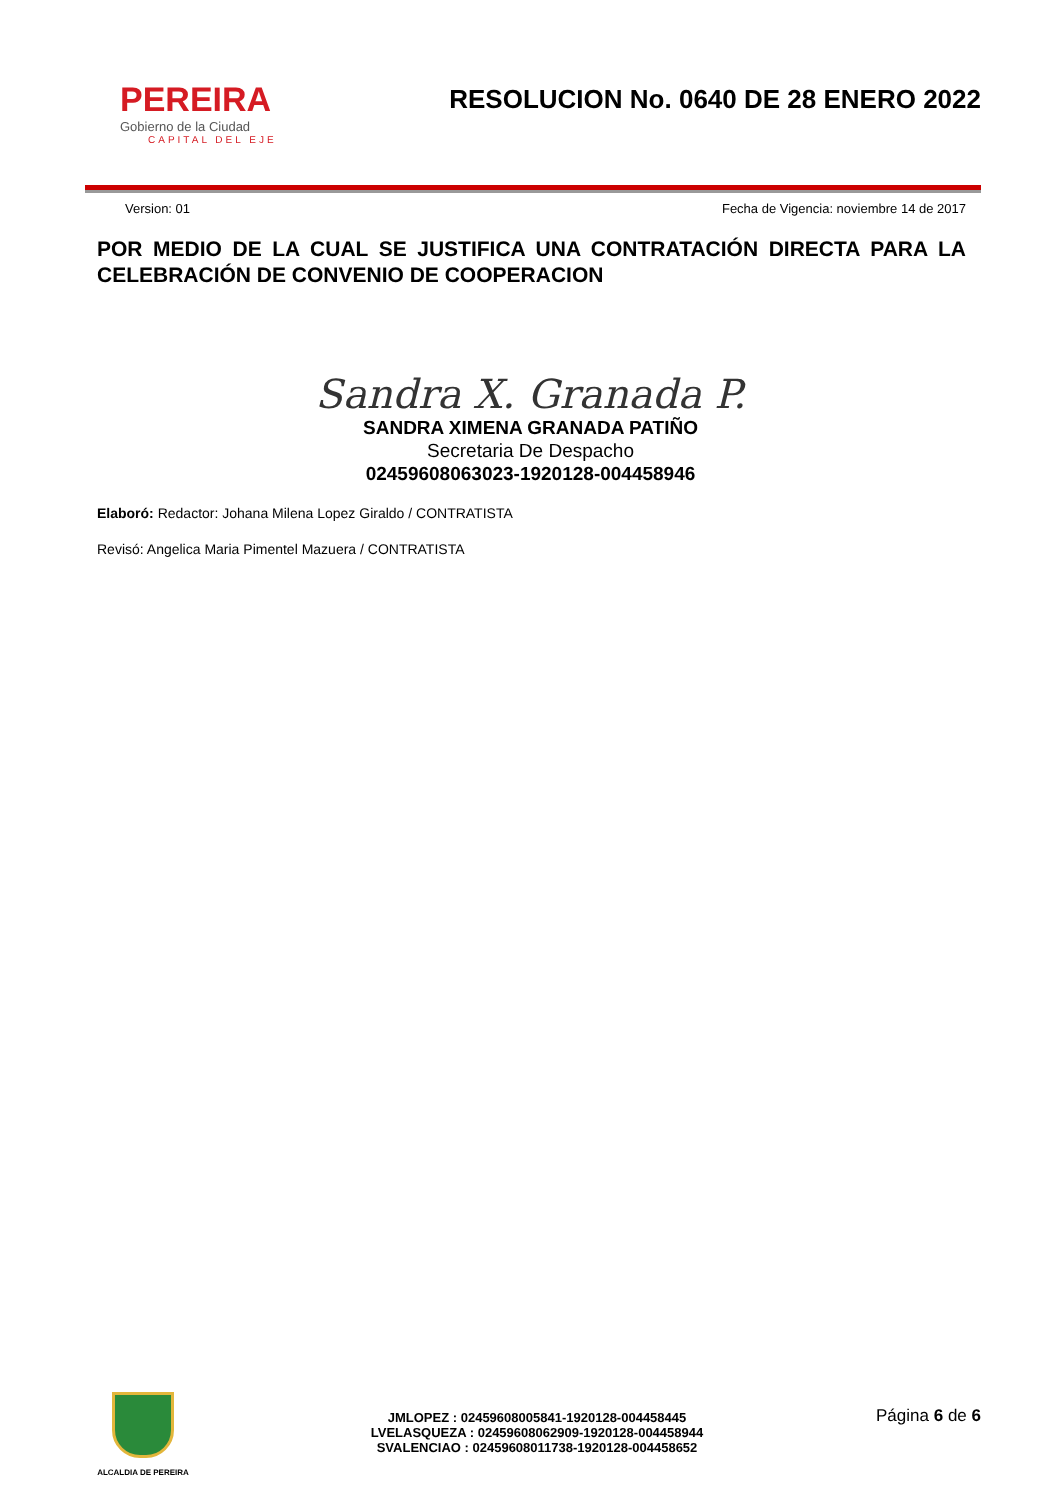PEREIRA
Gobierno de la Ciudad
CAPITAL DEL EJE
RESOLUCION No. 0640 DE 28 ENERO 2022
Version: 01 Fecha de Vigencia: noviembre 14 de 2017
POR MEDIO DE LA CUAL SE JUSTIFICA UNA CONTRATACIÓN DIRECTA PARA LA CELEBRACIÓN DE CONVENIO DE COOPERACION
Sandra X. Granada P.
SANDRA XIMENA GRANADA PATIÑO
Secretaria De Despacho
02459608063023-1920128-004458946
Elaboró: Redactor: Johana Milena Lopez Giraldo / CONTRATISTA
Revisó: Angelica Maria Pimentel Mazuera / CONTRATISTA
ALCALDIA DE PEREIRA
JMLOPEZ : 02459608005841-1920128-004458445
LVELASQUEZA : 02459608062909-1920128-004458944
SVALENCIAO : 02459608011738-1920128-004458652
Página 6 de 6